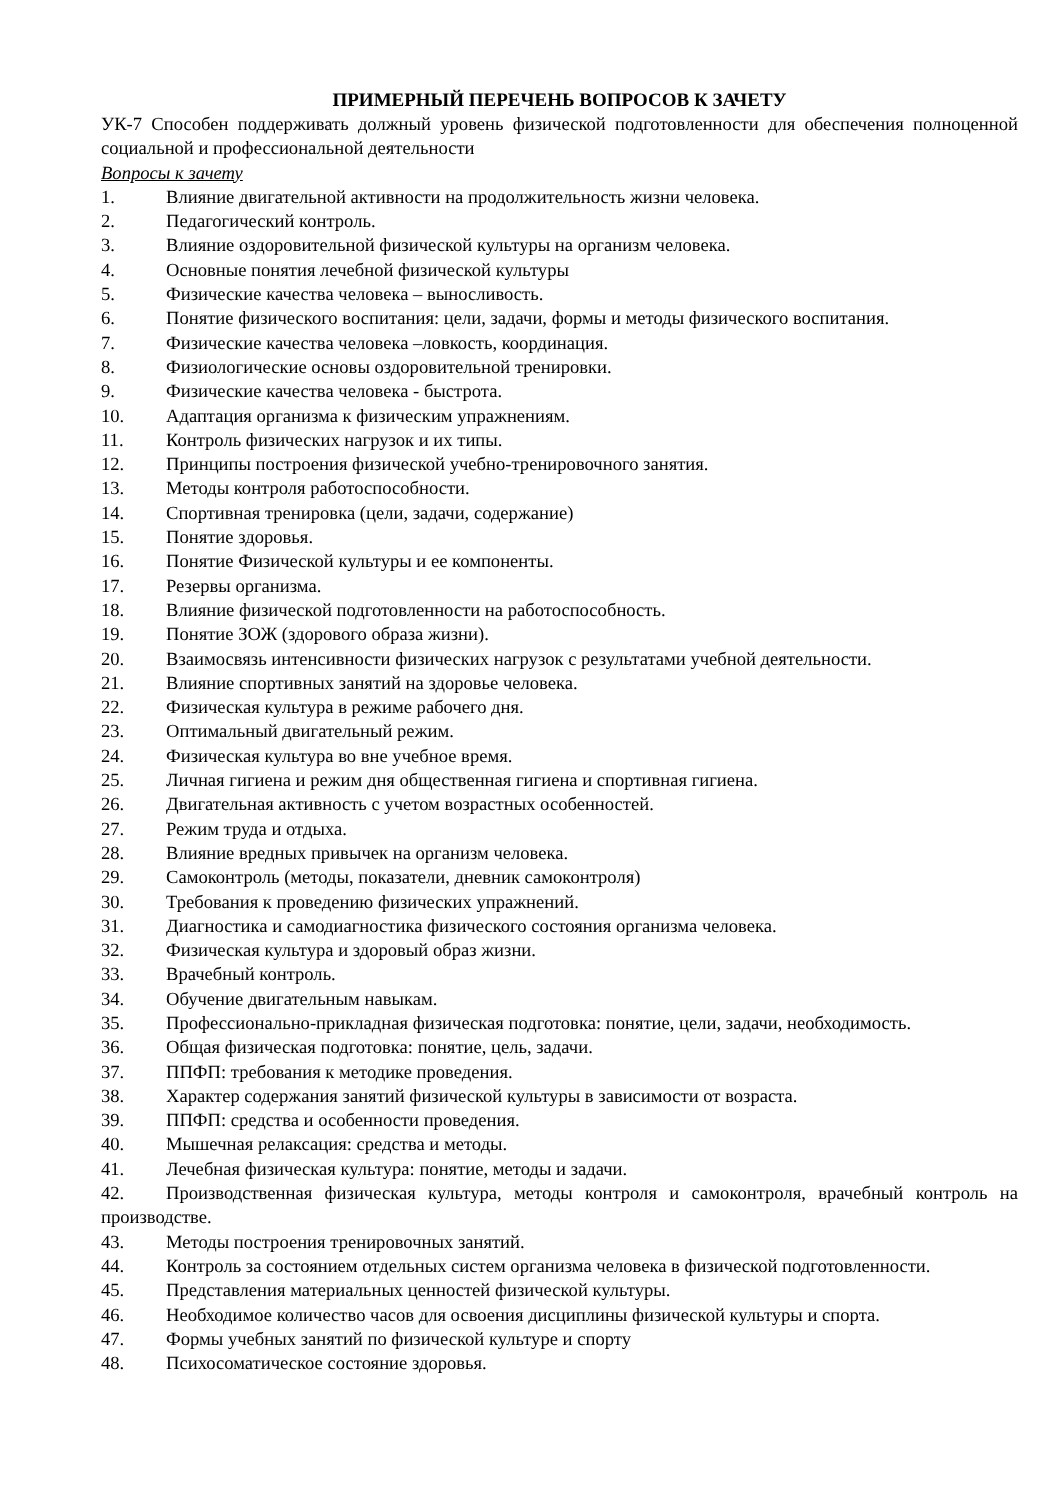ПРИМЕРНЫЙ ПЕРЕЧЕНЬ ВОПРОСОВ К ЗАЧЕТУ
УК-7 Способен поддерживать должный уровень физической подготовленности для обеспечения полноценной социальной и профессиональной деятельности
Вопросы к зачету
1. Влияние двигательной активности на продолжительность жизни человека.
2. Педагогический контроль.
3. Влияние оздоровительной физической культуры на организм человека.
4. Основные понятия лечебной физической культуры
5. Физические качества человека – выносливость.
6. Понятие физического воспитания: цели, задачи, формы и методы физического воспитания.
7. Физические качества человека –ловкость, координация.
8. Физиологические основы оздоровительной тренировки.
9. Физические качества человека - быстрота.
10. Адаптация организма к физическим упражнениям.
11. Контроль физических нагрузок и их типы.
12. Принципы построения физической учебно-тренировочного занятия.
13. Методы контроля работоспособности.
14. Спортивная тренировка (цели, задачи, содержание)
15. Понятие здоровья.
16. Понятие Физической культуры и ее компоненты.
17. Резервы организма.
18. Влияние физической подготовленности на работоспособность.
19. Понятие ЗОЖ (здорового образа жизни).
20. Взаимосвязь интенсивности физических нагрузок с результатами учебной деятельности.
21. Влияние спортивных занятий на здоровье человека.
22. Физическая культура в режиме рабочего дня.
23. Оптимальный двигательный режим.
24. Физическая культура во вне учебное время.
25. Личная гигиена и режим дня общественная гигиена и спортивная гигиена.
26. Двигательная активность с учетом возрастных особенностей.
27. Режим труда и отдыха.
28. Влияние вредных привычек на организм человека.
29. Самоконтроль (методы, показатели, дневник самоконтроля)
30. Требования к проведению физических упражнений.
31. Диагностика и самодиагностика физического состояния организма человека.
32. Физическая культура и здоровый образ жизни.
33. Врачебный контроль.
34. Обучение двигательным навыкам.
35. Профессионально-прикладная физическая подготовка: понятие, цели, задачи, необходимость.
36. Общая физическая подготовка: понятие, цель, задачи.
37. ППФП: требования к методике проведения.
38. Характер содержания занятий физической культуры в зависимости от возраста.
39. ППФП: средства и особенности проведения.
40. Мышечная релаксация: средства и методы.
41. Лечебная физическая культура: понятие, методы и задачи.
42. Производственная физическая культура, методы контроля и самоконтроля, врачебный контроль на производстве.
43. Методы построения тренировочных занятий.
44. Контроль за состоянием отдельных систем организма человека в физической подготовленности.
45. Представления материальных ценностей физической культуры.
46. Необходимое количество часов для освоения дисциплины физической культуры и спорта.
47. Формы учебных занятий по физической культуре и спорту
48. Психосоматическое состояние здоровья.